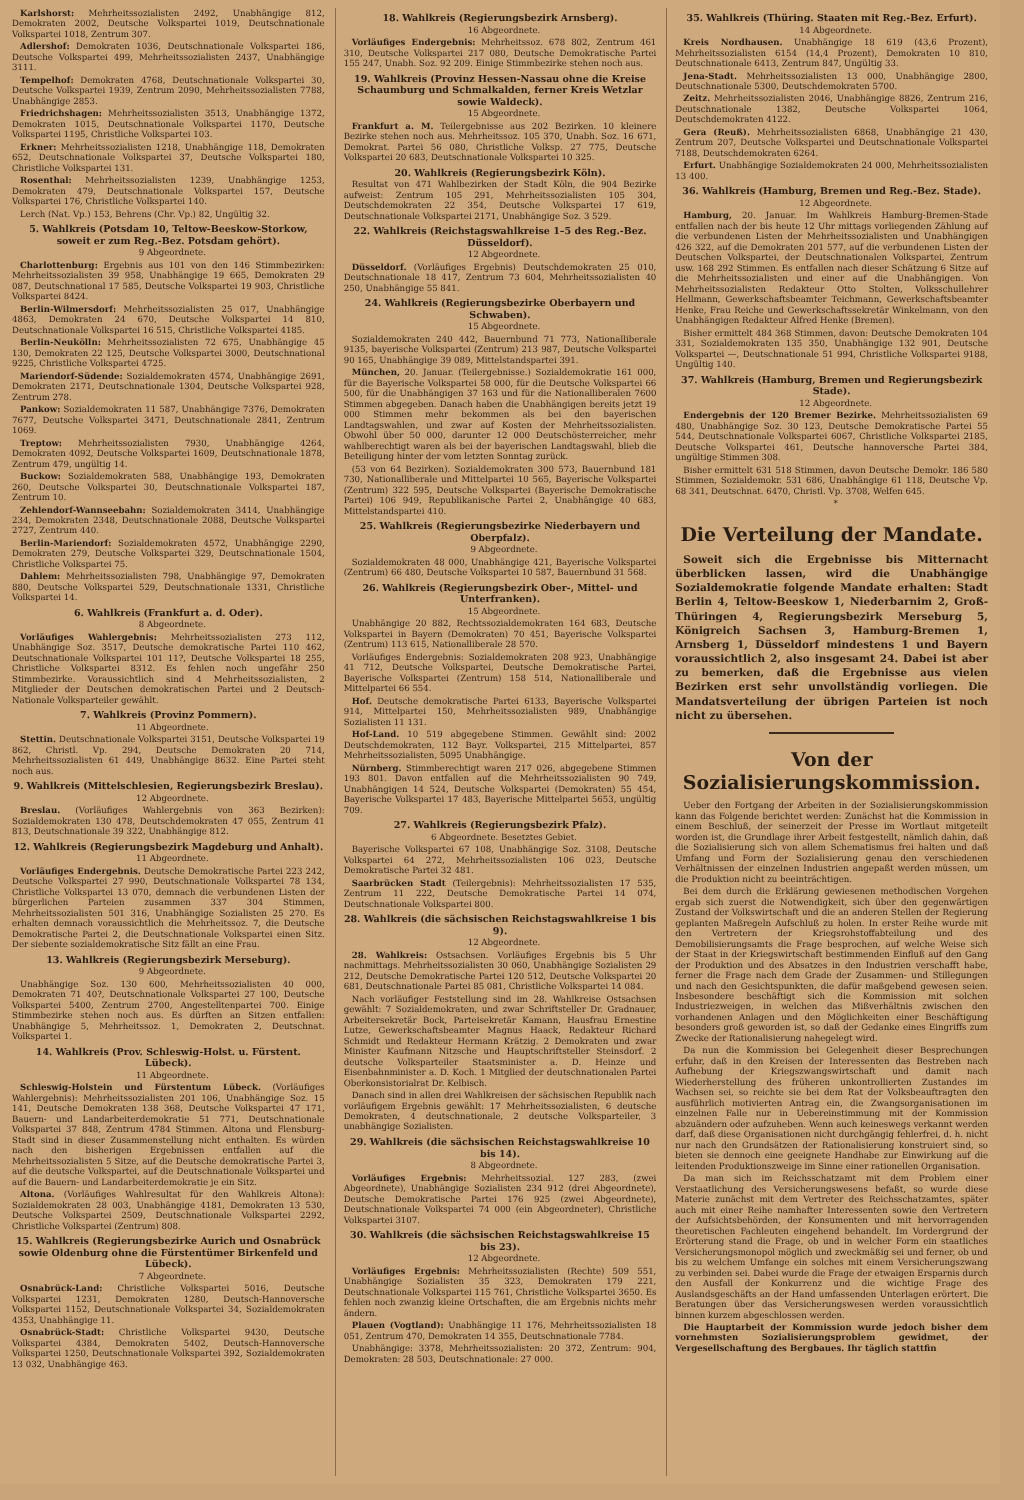Karlshorst: Mehrheitssozialisten 2492, Unabhängige 812, Demokraten 2002, Deutsche Volkspartei 1019, Deutschnationale Volkspartei 1018, Zentrum 307.
Adlershof: Demokraten 1036, Deutschnationale Volkspartei 186, Deutsche Volkspartei 499, Mehrheitssozialisten 2437, Unabhängige 3111.
Tempelhof: Demokraten 4768, Deutschnationale Volkspartei 30, Deutsche Volkspartei 1939, Zentrum 2090, Mehrheitssozialisten 7788, Unabhängige 2853.
Friedrichshagen: Mehrheitssozialisten 3513, Unabhängige 1372, Demokraten 1015, Deutschnationale Volkspartei 1170, Deutsche Volkspartei 1195, Christliche Volkspartei 103.
Erkner: Mehrheitssozialisten 1218, Unabhängige 118, Demokraten 652, Deutschnationale Volkspartei 37, Deutsche Volkspartei 180, Christliche Volkspartei 131.
Rosenthal: Mehrheitssozialisten 1239, Unabhängige 1253, Demokraten 479, Deutschnationale Volkspartei 157, Deutsche Volkspartei 176, Christliche Volkspartei 140.
Lerch (Nat. Vp.) 153, Behrens (Chr. Vp.) 82, Ungültig 32.
5. Wahlkreis (Potsdam 10, Teltow-Beeskow-Storkow, soweit er zum Reg.-Bez. Potsdam gehört).
9 Abgeordnete.
Charlottenburg: Ergebnis aus 101 von den 146 Stimmbezirken: Mehrheitssozialisten 39 958, Unabhängige 19 665, Demokraten 29 087, Deutschnational 17 585, Deutsche Volkspartei 19 903, Christliche Volkspartei 8424.
Berlin-Wilmersdorf: Mehrheitssozialisten 25 017, Unabhängige 4863, Demokraten 24 670, Deutsche Volkspartei 14 810, Deutschnationale Volkspartei 16 515, Christliche Volkspartei 4185.
Berlin-Neukölln: Mehrheitssozialisten 72 675, Unabhängige 45 130, Demokraten 22 125, Deutsche Volkspartei 3000, Deutschnational 9225, Christliche Volkspartei 4725.
Mariendorf-Südende: Sozialdemokraten 4574, Unabhängige 2691, Demokraten 2171, Deutschnationale 1304, Deutsche Volkspartei 928, Zentrum 278.
Pankow: Sozialdemokraten 11 587, Unabhängige 7376, Demokraten 7677, Deutsche Volkspartei 3471, Deutschnationale 2841, Zentrum 1069.
Treptow: Mehrheitssozialisten 7930, Unabhängige 4264, Demokraten 4092, Deutsche Volkspartei 1609, Deutschnationale 1878, Zentrum 479, ungültig 14.
Buckow: Sozialdemokraten 588, Unabhängige 193, Demokraten 260, Deutsche Volkspartei 30, Deutschnationale Volkspartei 187, Zentrum 10.
Zehlendorf-Wannseebahn: Sozialdemokraten 3414, Unabhängige 234, Demokraten 2348, Deutschnationale 2088, Deutsche Volkspartei 2727, Zentrum 440.
Berlin-Mariendorf: Sozialdemokraten 4572, Unabhängige 2290, Demokraten 279, Deutsche Volkspartei 329, Deutschnationale 1504, Christliche Volkspartei 75.
Dahlem: Mehrheitssozialisten 798, Unabhängige 97, Demokraten 880, Deutsche Volkspartei 529, Deutschnationale 1331, Christliche Volkspartei 14.
6. Wahlkreis (Frankfurt a. d. Oder).
8 Abgeordnete.
Vorläufiges Wahlergebnis: Mehrheitssozialisten 273 112, Unabhängige Soz. 3517, Deutsche demokratische Partei 110 462, Deutschnationale Volkspartei 101 11?, Deutsche Volkspartei 18 255, Christliche Volkspartei 8312. Es fehlen noch ungefähr 250 Stimmbezirke. Voraussichtlich sind 4 Mehrheitssozialisten, 2 Mitglieder der Deutschen demokratischen Partei und 2 Deutsch-Nationale Volksparteiler gewählt.
7. Wahlkreis (Provinz Pommern).
11 Abgeordnete.
Stettin. Deutschnationale Volkspartei 3151, Deutsche Volkspartei 19 862, Christl. Vp. 294, Deutsche Demokraten 20 714, Mehrheitssozialisten 61 449, Unabhängige 8632. Eine Partei steht noch aus.
9. Wahlkreis (Mittelschlesien, Regierungsbezirk Breslau).
12 Abgeordnete.
Breslau. (Vorläufiges Wahlergebnis von 363 Bezirken): Sozialdemokraten 130 478, Deutschdemokraten 47 055, Zentrum 41 813, Deutschnationale 39 322, Unabhängige 812.
12. Wahlkreis (Regierungsbezirk Magdeburg und Anhalt).
11 Abgeordnete.
Vorläufiges Endergebnis. Deutsche Demokratische Partei 223 242, Deutsche Volkspartei 27 990, Deutschnationale Volkspartei 78 134, Christliche Volkspartei 13 070, demnach die verbundenen Listen der bürgerlichen Parteien zusammen 337 304 Stimmen, Mehrheitssozialisten 501 316, Unabhängige Sozialisten 25 270. Es erhalten demnach voraussichtlich die Mehrheitssoz. 7, die Deutsche Demokratische Partei 2, die Deutschnationale Volkspartei einen Sitz. Der siebente sozialdemokratische Sitz fällt an eine Frau.
13. Wahlkreis (Regierungsbezirk Merseburg).
9 Abgeordnete.
Unabhängige Soz. 130 600, Mehrheitssozialisten 40 000, Demokraten 71 40?, Deutschnationale Volkspartei 27 100, Deutsche Volkspartei 5400, Zentrum 2700, Angestelltenpartei 700. Einige Stimmbezirke stehen noch aus. Es dürften an Sitzen entfallen: Unabhängige 5, Mehrheitssoz. 1, Demokraten 2, Deutschnat. Volkspartei 1.
14. Wahlkreis (Prov. Schleswig-Holst. u. Fürstent. Lübeck).
11 Abgeordnete.
Schleswig-Holstein und Fürstentum Lübeck. (Vorläufiges Wahlergebnis): Mehrheitssozialisten 201 106, Unabhängige Soz. 15 141, Deutsche Demokraten 138 368, Deutsche Volkspartei 47 171, Bauern- und Landarbeiterdemokratie 51 771, Deutschnationale Volkspartei 37 848, Zentrum 4784 Stimmen. Altona und Flensburg-Stadt sind in dieser Zusammenstellung nicht enthalten. Es würden nach den bisherigen Ergebnissen entfallen auf die Mehrheitssozialisten 5 Sitze, auf die Deutsche demokratische Partei 3, auf die deutsche Volkspartei, auf die Deutschnationale Volkspartei und auf die Bauern- und Landarbeiterdemokratie je ein Sitz.
Altona. (Vorläufiges Wahlresultat für den Wahlkreis Altona): Sozialdemokraten 28 003, Unabhängige 4181, Demokraten 13 530, Deutsche Volkspartei 2509, Deutschnationale Volkspartei 2292, Christliche Volkspartei (Zentrum) 808.
15. Wahlkreis (Regierungsbezirke Aurich und Osnabrück sowie Oldenburg ohne die Fürstentümer Birkenfeld und Lübeck).
7 Abgeordnete.
Osnabrück-Land: Christliche Volkspartei 5016, Deutsche Volkspartei 1231, Demokraten 1280, Deutsch-Hannoversche Volkspartei 1152, Deutschnationale Volkspartei 34, Sozialdemokraten 4353, Unabhängige 11.
Osnabrück-Stadt: Christliche Volkspartei 9430, Deutsche Volkspartei 4384, Demokraten 5402, Deutsch-Hannoversche Volkspartei 1250, Deutschnationale Volkspartei 392, Sozialdemokraten 13 032, Unabhängige 463.
18. Wahlkreis (Regierungsbezirk Arnsberg).
16 Abgeordnete.
Vorläufiges Endergebnis: Mehrheitssoz. 678 802, Zentrum 461 310, Deutsche Volkspartei 217 080, Deutsche Demokratische Partei 155 247, Unabh. Soz. 92 209. Einige Stimmbezirke stehen noch aus.
19. Wahlkreis (Provinz Hessen-Nassau ohne die Kreise Schaumburg und Schmalkalden, ferner Kreis Wetzlar sowie Waldeck).
15 Abgeordnete.
Frankfurt a. M. Teilergebnisse aus 202 Bezirken. 10 kleinere Bezirke stehen noch aus. Mehrheitssoz. 105 370, Unabh. Soz. 16 671, Demokrat. Partei 56 080, Christliche Volksp. 27 775, Deutsche Volkspartei 20 683, Deutschnationale Volkspartei 10 325.
20. Wahlkreis (Regierungsbezirk Köln).
Resultat von 471 Wahlbezirken der Stadt Köln, die 904 Bezirke aufweist: Zentrum 105 291, Mehrheitssozialisten 105 304, Deutschdemokraten 22 354, Deutsche Volkspartei 17 619, Deutschnationale Volkspartei 2171, Unabhängige Soz. 3 529.
22. Wahlkreis (Reichstagswahlkreise 1–5 des Reg.-Bez. Düsseldorf).
12 Abgeordnete.
Düsseldorf. (Vorläufiges Ergebnis) Deutschdemokraten 25 010, Deutschnationale 18 417, Zentrum 73 604, Mehrheitssozialisten 40 250, Unabhängige 55 841.
24. Wahlkreis (Regierungsbezirke Oberbayern und Schwaben).
15 Abgeordnete.
Sozialdemokraten 240 442, Bauernbund 71 773, Nationalliberale 9135, bayerische Volkspartei (Zentrum) 213 987, Deutsche Volkspartei 90 165, Unabhängige 39 089, Mittelstandspartei 391.
München, 20. Januar. (Teilergebnisse.) Sozialdemokratie 161 000, für die Bayerische Volkspartei 58 000, für die Deutsche Volkspartei 66 500, für die Unabhängigen 37 163 und für die Nationalliberalen 7600 Stimmen abgegeben. Danach haben die Unabhängigen bereits jetzt 19 000 Stimmen mehr bekommen als bei den bayerischen Landtagswahlen, und zwar auf Kosten der Mehrheitssozialisten. Obwohl über 50 000, darunter 12 000 Deutschösterreicher, mehr wahlberechtigt waren als bei der bayerischen Landtagswahl, blieb die Beteiligung hinter der vom letzten Sonntag zurück.
(53 von 64 Bezirken). Sozialdemokraten 300 573, Bauernbund 181 730, Nationalliberale und Mittelpartei 10 565, Bayerische Volkspartei (Zentrum) 322 595, Deutsche Volkspartei (Bayerische Demokratische Partei) 106 949, Republikanische Partei 2, Unabhängige 40 683, Mittelstandspartei 410.
25. Wahlkreis (Regierungsbezirke Niederbayern und Oberpfalz).
9 Abgeordnete.
Sozialdemokraten 48 000, Unabhängige 421, Bayerische Volkspartei (Zentrum) 66 480, Deutsche Volkspartei 10 587, Bauernbund 31 568.
26. Wahlkreis (Regierungsbezirk Ober-, Mittel- und Unterfranken).
15 Abgeordnete.
Unabhängige 20 882, Rechtssozialdemokraten 164 683, Deutsche Volkspartei in Bayern (Demokraten) 70 451, Bayerische Volkspartei (Zentrum) 113 615, Nationalliberale 28 570.
Vorläufiges Endergebnis: Sozialdemokraten 208 923, Unabhängige 41 712, Deutsche Volkspartei, Deutsche Demokratische Partei, Bayerische Volkspartei (Zentrum) 158 514, Nationalliberale und Mittelpartei 66 554.
Hof. Deutsche demokratische Partei 6133, Bayerische Volkspartei 914, Mittelpartei 150, Mehrheitssozialisten 989, Unabhängige Sozialisten 11 131.
Hof-Land. 10 519 abgegebene Stimmen. Gewählt sind: 2002 Deutschdemokraten, 112 Bayr. Volkspartei, 215 Mittelpartei, 857 Mehrheitssozialisten, 5095 Unabhängige.
Nürnberg. Stimmberechtigt waren 217 026, abgegebene Stimmen 193 801. Davon entfallen auf die Mehrheitssozialisten 90 749, Unabhängigen 14 524, Deutsche Volkspartei (Demokraten) 55 454, Bayerische Volkspartei 17 483, Bayerische Mittelpartei 5653, ungültig 709.
27. Wahlkreis (Regierungsbezirk Pfalz).
6 Abgeordnete. Besetztes Gebiet.
Bayerische Volkspartei 67 108, Unabhängige Soz. 3108, Deutsche Volkspartei 64 272, Mehrheitssozialisten 106 023, Deutsche Demokratische Partei 32 481.
Saarbrücken Stadt (Teilergebnis): Mehrheitssozialisten 17 535, Zentrum 11 222, Deutsche Demokratische Partei 14 074, Deutschnationale Volkspartei 800.
28. Wahlkreis (die sächsischen Reichstagswahlkreise 1 bis 9).
12 Abgeordnete.
28. Wahlkreis: Ostsachsen. Vorläufiges Ergebnis bis 5 Uhr nachmittags. Mehrheitssozialisten 30 060, Unabhängige Sozialisten 29 212, Deutsche Demokratische Partei 120 512, Deutsche Volkspartei 20 681, Deutschnationale Partei 85 081, Christliche Volkspartei 14 084.
Nach vorläufiger Feststellung sind im 28. Wahlkreise Ostsachsen gewählt: 7 Sozialdemokraten, und zwar Schriftsteller Dr. Gradnauer, Arbeitersekretär Bock, Parteisekretär Kamann, Hausfrau Ernestine Lutze, Gewerkschaftsbeamter Magnus Haack, Redakteur Richard Schmidt und Redakteur Hermann Krätzig. 2 Demokraten und zwar Minister Kaufmann Nitzsche und Hauptschriftsteller Steinsdorf. 2 deutsche Volksparteiler Staatsminister a. D. Heinze und Eisenbahnminister a. D. Koch. 1 Mitglied der deutschnationalen Partei Oberkonsistorialrat Dr. Kelbisch.
Danach sind in allen drei Wahlkreisen der sächsischen Republik nach vorläufigem Ergebnis gewählt: 17 Mehrheitssozialisten, 6 deutsche Demokraten, 4 deutschnationale, 2 deutsche Volksparteiler, 3 unabhängige Sozialisten.
29. Wahlkreis (die sächsischen Reichstagswahlkreise 10 bis 14).
8 Abgeordnete.
Vorläufiges Ergebnis: Mehrheitssozial. 127 283, (zwei Abgeordnete), Unabhängige Sozialisten 234 912 (drei Abgeordnete), Deutsche Demokratische Partei 176 925 (zwei Abgeordnete), Deutschnationale Volkspartei 74 000 (ein Abgeordneter), Christliche Volkspartei 3107.
30. Wahlkreis (die sächsischen Reichstagswahlkreise 15 bis 23).
12 Abgeordnete.
Vorläufiges Ergebnis: Mehrheitssozialisten (Rechte) 509 551, Unabhängige Sozialisten 35 323, Demokraten 179 221, Deutschnationale Volkspartei 115 761, Christliche Volkspartei 3650. Es fehlen noch zwanzig kleine Ortschaften, die am Ergebnis nichts mehr ändern.
Plauen (Vogtland): Unabhängige 11 176, Mehrheitssozialisten 18 051, Zentrum 470, Demokraten 14 355, Deutschnationale 7784.
Unabhängige: 3378, Mehrheitssozialisten: 20 372, Zentrum: 904, Demokraten: 28 503, Deutschnationale: 27 000.
35. Wahlkreis (Thüring. Staaten mit Reg.-Bez. Erfurt).
14 Abgeordnete.
Kreis Nordhausen. Unabhängige 18 619 (43,6 Prozent), Mehrheitssozialisten 6154 (14,4 Prozent), Demokraten 10 810, Deutschnationale 6413, Zentrum 847, Ungültig 33.
Jena-Stadt. Mehrheitssozialisten 13 000, Unabhängige 2800, Deutschnationale 5300, Deutschdemokraten 5700.
Zeitz. Mehrheitssozialisten 2046, Unabhängige 8826, Zentrum 216, Deutschnationale 1382, Deutsche Volkspartei 1064, Deutschdemokraten 4122.
Gera (Reuß). Mehrheitssozialisten 6868, Unabhängige 21 430, Zentrum 207, Deutsche Volkspartei und Deutschnationale Volkspartei 7188, Deutschdemokraten 6264.
Erfurt. Unabhängige Sozialdemokraten 24 000, Mehrheitssozialisten 13 400.
36. Wahlkreis (Hamburg, Bremen und Reg.-Bez. Stade).
12 Abgeordnete.
Hamburg, 20. Januar. Im Wahlkreis Hamburg-Bremen-Stade entfallen nach der bis heute 12 Uhr mittags vorliegenden Zählung auf die verbundenen Listen der Mehrheitssozialisten und Unabhängigen 426 322, auf die Demokraten 201 577, auf die verbundenen Listen der Deutschen Volkspartei, der Deutschnationalen Volkspartei, Zentrum usw. 168 292 Stimmen. Es entfallen nach dieser Schätzung 6 Sitze auf die Mehrheitssozialisten und einer auf die Unabhängigen. Von Mehrheitssozialisten Redakteur Otto Stolten, Volksschullehrer Hellmann, Gewerkschaftsbeamter Teichmann, Gewerkschaftsbeamter Henke, Frau Reiche und Gewerkschaftssekretär Winkelmann, von den Unabhängigen Redakteur Alfred Henke (Bremen).
Bisher ermittelt 484 368 Stimmen, davon: Deutsche Demokraten 104 331, Sozialdemokraten 135 350, Unabhängige 132 901, Deutsche Volkspartei —, Deutschnationale 51 994, Christliche Volkspartei 9188, Ungültig 140.
37. Wahlkreis (Hamburg, Bremen und Regierungsbezirk Stade).
12 Abgeordnete.
Endergebnis der 120 Bremer Bezirke. Mehrheitssozialisten 69 480, Unabhängige Soz. 30 123, Deutsche Demokratische Partei 55 544, Deutschnationale Volkspartei 6067, Christliche Volkspartei 2185, Deutsche Volkspartei 461, Deutsche hannoversche Partei 384, ungültige Stimmen 308.
Bisher ermittelt 631 518 Stimmen, davon Deutsche Demokr. 186 580 Stimmen, Sozialdemokr. 531 686, Unabhängige 61 118, Deutsche Vp. 68 341, Deutschnat. 6470, Christl. Vp. 3708, Welfen 645.
*
Die Verteilung der Mandate.
Soweit sich die Ergebnisse bis Mitternacht überblicken lassen, wird die Unabhängige Sozialdemokratie folgende Mandate erhalten: Stadt Berlin 4, Teltow-Beeskow 1, Niederbarnim 2, Groß-Thüringen 4, Regierungsbezirk Merseburg 5, Königreich Sachsen 3, Hamburg-Bremen 1, Arnsberg 1, Düsseldorf mindestens 1 und Bayern voraussichtlich 2, also insgesamt 24. Dabei ist aber zu bemerken, daß die Ergebnisse aus vielen Bezirken erst sehr unvollständig vorliegen. Die Mandatsverteilung der übrigen Parteien ist noch nicht zu übersehen.
Von der Sozialisierungskommission.
Ueber den Fortgang der Arbeiten in der Sozialisierungskommission kann das Folgende berichtet werden: Zunächst hat die Kommission in einem Beschluß, der seinerzeit der Presse im Wortlaut mitgeteilt worden ist, die Grundlage ihrer Arbeit festgestellt, nämlich dahin, daß die Sozialisierung sich von allem Schematismus frei halten und daß Umfang und Form der Sozialisierung genau den verschiedenen Verhältnissen der einzelnen Industrien angepaßt werden müssen, um die Produktion nicht zu beeinträchtigen.
Bei dem durch die Erklärung gewiesenen methodischen Vorgehen ergab sich zuerst die Notwendigkeit, sich über den gegenwärtigen Zustand der Volkswirtschaft und die an anderen Stellen der Regierung geplanten Maßregeln Aufschluß zu holen. In erster Reihe wurde mit den Vertretern der Kriegsrohstoffabteilung und des Demobilisierungsamts die Frage besprochen, auf welche Weise sich der Staat in der Kriegswirtschaft bestimmenden Einfluß auf den Gang der Produktion und des Absatzes in den Industrien verschafft habe, ferner die Frage nach dem Grade der Zusammen- und Stillegungen und nach den Gesichtspunkten, die dafür maßgebend gewesen seien. Insbesondere beschäftigt sich die Kommission mit solchen Industriezweigen, in welchen das Mißverhältnis zwischen den vorhandenen Anlagen und den Möglichkeiten einer Beschäftigung besonders groß geworden ist, so daß der Gedanke eines Eingriffs zum Zwecke der Rationalisierung nahegelegt wird.
Da nun die Kommission bei Gelegenheit dieser Besprechungen erfuhr, daß in den Kreisen der Interessenten das Bestreben nach Aufhebung der Kriegszwangswirtschaft und damit nach Wiederherstellung des früheren unkontrollierten Zustandes im Wachsen sei, so reichte sie bei dem Rat der Volksbeauftragten den ausführlich motivierten Antrag ein, die Zwangsorganisationen im einzelnen Falle nur in Uebereinstimmung mit der Kommission abzuändern oder aufzuheben. Wenn auch keineswegs verkannt werden darf, daß diese Organisationen nicht durchgängig fehlerfrei, d. h. nicht nur nach den Grundsätzen der Rationalisierung konstruiert sind, so bieten sie dennoch eine geeignete Handhabe zur Einwirkung auf die leitenden Produktionszweige im Sinne einer rationellen Organisation.
Da man sich im Reichsschatzamt mit dem Problem einer Verstaatlichung des Versicherungswesens befaßt, so wurde diese Materie zunächst mit dem Vertreter des Reichsschatzamtes, später auch mit einer Reihe namhafter Interessenten sowie den Vertretern der Aufsichtsbehörden, der Konsumenten und mit hervorragenden theoretischen Fachleuten eingehend behandelt. Im Vordergrund der Erörterung stand die Frage, ob und in welcher Form ein staatliches Versicherungsmonopol möglich und zweckmäßig sei und ferner, ob und bis zu welchem Umfange ein solches mit einem Versicherungszwang zu verbinden sei. Dabei wurde die Frage der etwaigen Ersparnis durch den Ausfall der Konkurrenz und die wichtige Frage des Auslandsgeschäfts an der Hand umfassenden Unterlagen erörtert. Die Beratungen über das Versicherungswesen werden voraussichtlich binnen kurzem abgeschlossen werden.
Die Hauptarbeit der Kommission wurde jedoch bisher dem vornehmsten Sozialisierungsproblem gewidmet, der Vergesellschaftung des Bergbaues. Ihr täglich stattfin